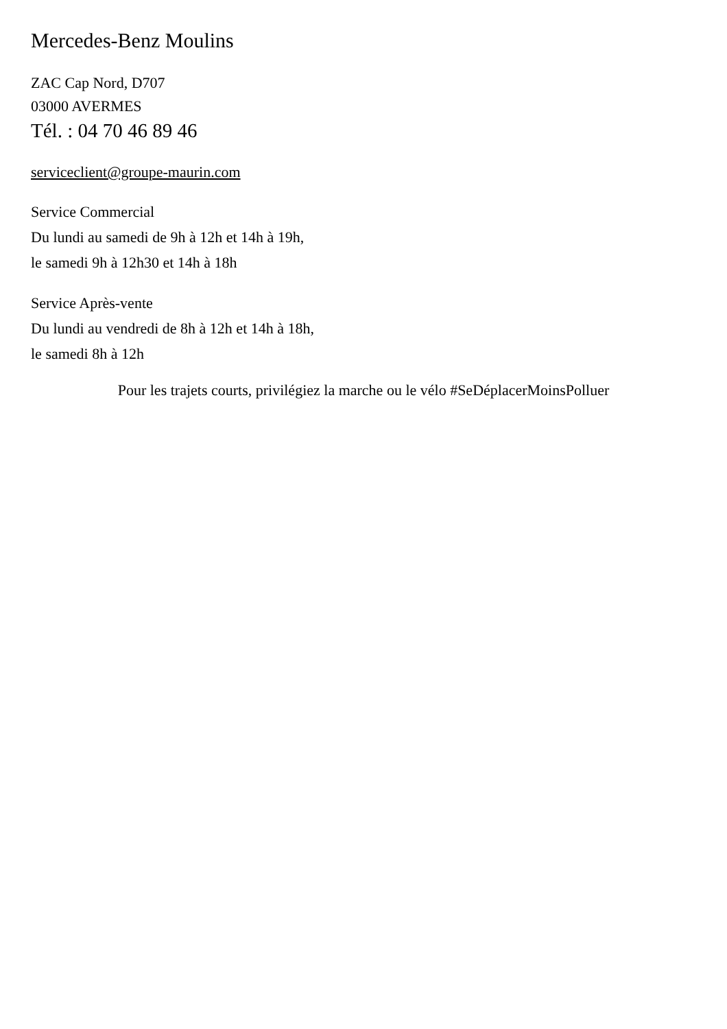Mercedes-Benz Moulins
ZAC Cap Nord, D707
03000 AVERMES
Tél. : 04 70 46 89 46
serviceclient@groupe-maurin.com
Service Commercial
Du lundi au samedi de 9h à 12h et 14h à 19h,
le samedi 9h à 12h30 et 14h à 18h
Service Après-vente
Du lundi au vendredi de 8h à 12h et 14h à 18h,
le samedi 8h à 12h
Pour les trajets courts, privilégiez la marche ou le vélo #SeDéplacerMoinsPolluer